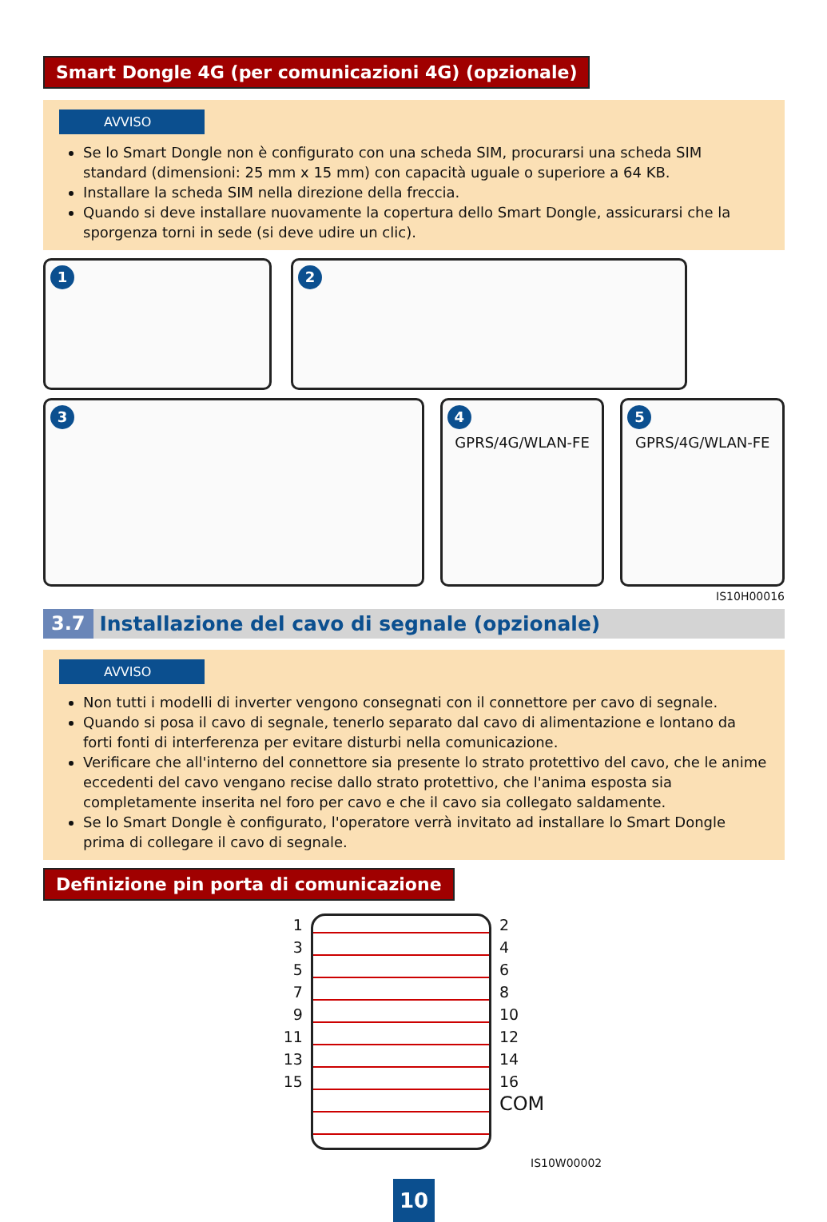Smart Dongle 4G (per comunicazioni 4G) (opzionale)
AVVISO
Se lo Smart Dongle non è configurato con una scheda SIM, procurarsi una scheda SIM standard (dimensioni: 25 mm x 15 mm) con capacità uguale o superiore a 64 KB.
Installare la scheda SIM nella direzione della freccia.
Quando si deve installare nuovamente la copertura dello Smart Dongle, assicurarsi che la sporgenza torni in sede (si deve udire un clic).
1 2
3 4
GPRS/4G/WLAN-FE
5
GPRS/4G/WLAN-FE
IS10H00016
3.7 Installazione del cavo di segnale (opzionale)
AVVISO
Non tutti i modelli di inverter vengono consegnati con il connettore per cavo di segnale.
Quando si posa il cavo di segnale, tenerlo separato dal cavo di alimentazione e lontano da forti fonti di interferenza per evitare disturbi nella comunicazione.
Verificare che all'interno del connettore sia presente lo strato protettivo del cavo, che le anime eccedenti del cavo vengano recise dallo strato protettivo, che l'anima esposta sia completamente inserita nel foro per cavo e che il cavo sia collegato saldamente.
Se lo Smart Dongle è configurato, l'operatore verrà invitato ad installare lo Smart Dongle prima di collegare il cavo di segnale.
Definizione pin porta di comunicazione
1
3
5
7
9
11
13
15
2
4
6
8
10
12
14
16
COM
IS10W00002
10